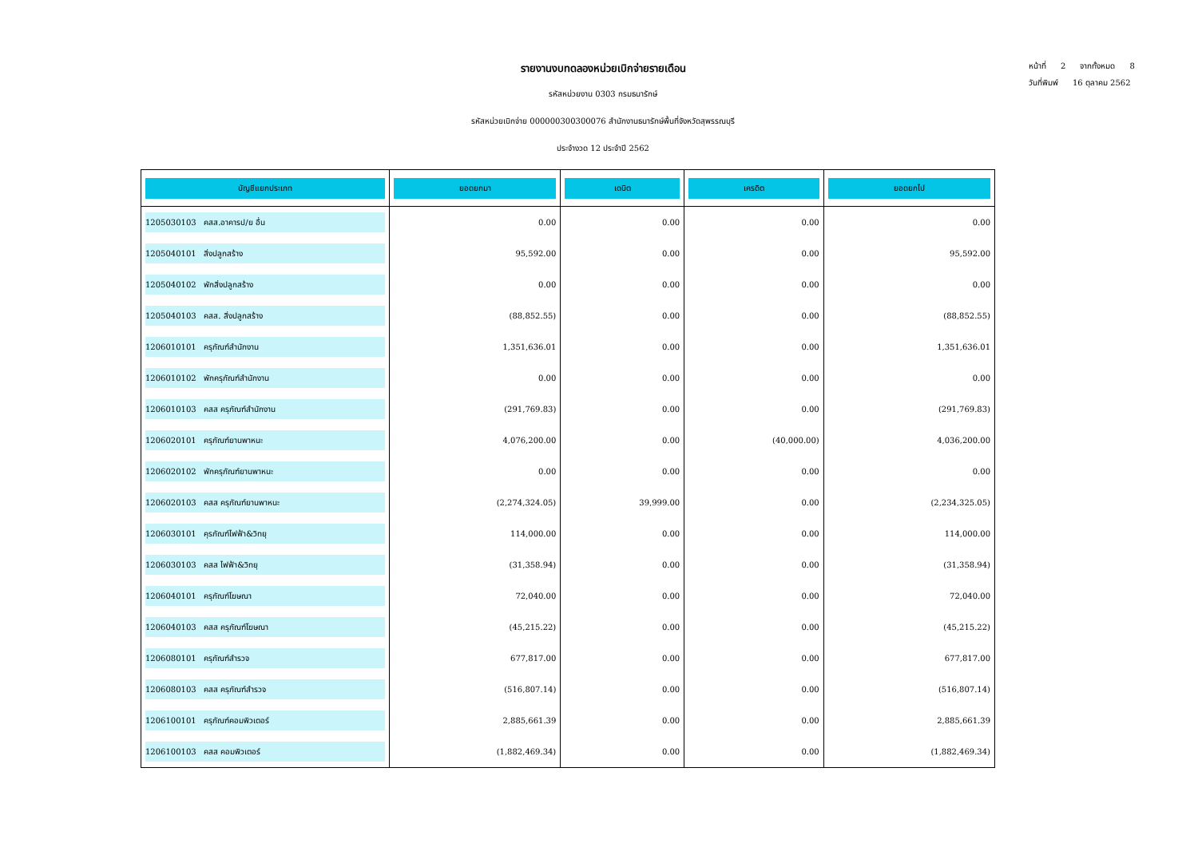หน้าที่ 2 จากทั้งหมด 8
วันที่พิมพ์ 16 ตุลาคม 2562
รายงานงบทดลองหน่วยเบิกจ่ายรายเดือน
รหัสหน่วยงาน 0303 กรมธนารักษ์
รหัสหน่วยเบิกจ่าย 000000300300076 สำนักงานธนารักษ์พื้นที่จังหวัดสุพรรณบุรี
ประจำงวด 12 ประจำปี 2562
| บัญชีแยกประเภท | ยอดยกมา | เดบิต | เครดิต | ยอดยกไป |
| --- | --- | --- | --- | --- |
| 1205030103 คสส.อาคารป/ย อื่น | 0.00 | 0.00 | 0.00 | 0.00 |
| 1205040101 สิ่งปลูกสร้าง | 95,592.00 | 0.00 | 0.00 | 95,592.00 |
| 1205040102 พักสิ่งปลูกสร้าง | 0.00 | 0.00 | 0.00 | 0.00 |
| 1205040103 คสส. สิ่งปลูกสร้าง | (88,852.55) | 0.00 | 0.00 | (88,852.55) |
| 1206010101 ครุภัณฑ์สำนักงาน | 1,351,636.01 | 0.00 | 0.00 | 1,351,636.01 |
| 1206010102 พักครุภัณฑ์สำนักงาน | 0.00 | 0.00 | 0.00 | 0.00 |
| 1206010103 คสส ครุภัณฑ์สำนักงาน | (291,769.83) | 0.00 | 0.00 | (291,769.83) |
| 1206020101 ครุภัณฑ์ยานพาหนะ | 4,076,200.00 | 0.00 | (40,000.00) | 4,036,200.00 |
| 1206020102 พักครุภัณฑ์ยานพาหนะ | 0.00 | 0.00 | 0.00 | 0.00 |
| 1206020103 คสส ครุภัณฑ์ยานพาหนะ | (2,274,324.05) | 39,999.00 | 0.00 | (2,234,325.05) |
| 1206030101 คุรภัณฑ์ไฟฟ้า&วิทยุ | 114,000.00 | 0.00 | 0.00 | 114,000.00 |
| 1206030103 คสส ไฟฟ้า&วิทยุ | (31,358.94) | 0.00 | 0.00 | (31,358.94) |
| 1206040101 ครุภัณฑ์โฆษณา | 72,040.00 | 0.00 | 0.00 | 72,040.00 |
| 1206040103 คสส ครุภัณฑ์โฆษณา | (45,215.22) | 0.00 | 0.00 | (45,215.22) |
| 1206080101 ครุภัณฑ์สำรวจ | 677,817.00 | 0.00 | 0.00 | 677,817.00 |
| 1206080103 คสส ครุภัณฑ์สำรวจ | (516,807.14) | 0.00 | 0.00 | (516,807.14) |
| 1206100101 ครุภัณฑ์คอมพิวเตอร์ | 2,885,661.39 | 0.00 | 0.00 | 2,885,661.39 |
| 1206100103 คสส คอมพิวเตอร์ | (1,882,469.34) | 0.00 | 0.00 | (1,882,469.34) |